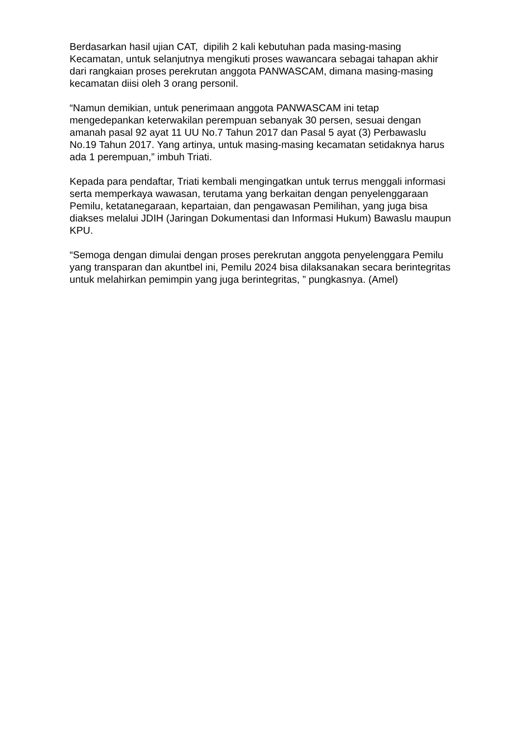Berdasarkan hasil ujian CAT, dipilih 2 kali kebutuhan pada masing-masing Kecamatan, untuk selanjutnya mengikuti proses wawancara sebagai tahapan akhir dari rangkaian proses perekrutan anggota PANWASCAM, dimana masing-masing kecamatan diisi oleh 3 orang personil.
“Namun demikian, untuk penerimaan anggota PANWASCAM ini tetap mengedepankan keterwakilan perempuan sebanyak 30 persen, sesuai dengan amanah pasal 92 ayat 11 UU No.7 Tahun 2017 dan Pasal 5 ayat (3) Perbawaslu No.19 Tahun 2017. Yang artinya, untuk masing-masing kecamatan setidaknya harus ada 1 perempuan,” imbuh Triati.
Kepada para pendaftar, Triati kembali mengingatkan untuk terrus menggali informasi serta memperkaya wawasan, terutama yang berkaitan dengan penyelenggaraan Pemilu, ketatanegaraan, kepartaian, dan pengawasan Pemilihan, yang juga bisa diakses melalui JDIH (Jaringan Dokumentasi dan Informasi Hukum) Bawaslu maupun KPU.
“Semoga dengan dimulai dengan proses perekrutan anggota penyelenggara Pemilu yang transparan dan akuntbel ini, Pemilu 2024 bisa dilaksanakan secara berintegritas untuk melahirkan pemimpin yang juga berintegritas, ” pungkasnya. (Amel)